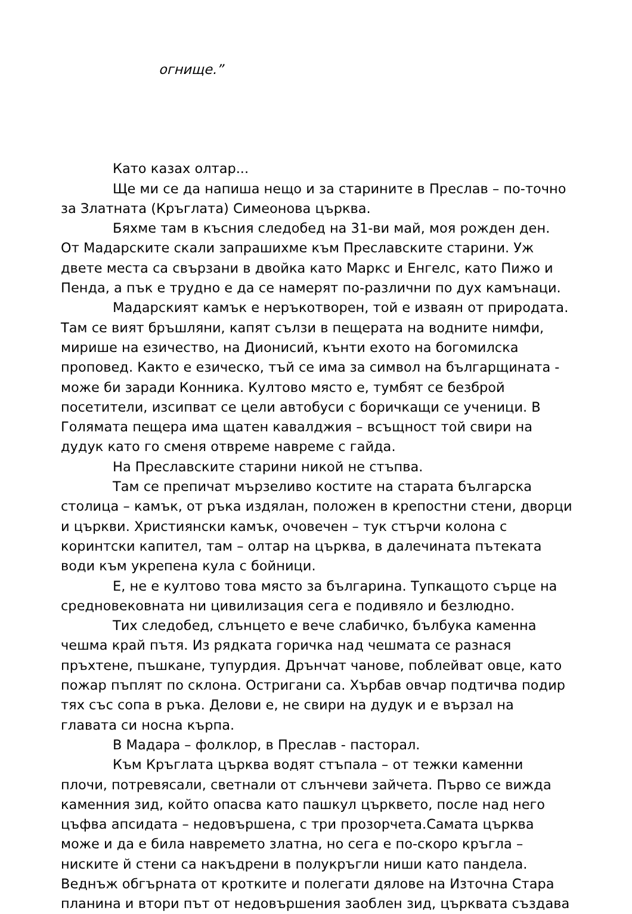огнище.”
Като казах олтар...
Ще ми се да напиша нещо и за старините в Преслав – по-точно за Златната (Кръглата) Симеонова църква.
Бяхме там в късния следобед на 31-ви май, моя рожден ден. От Мадарските скали запрашихме към Преславските старини. Уж двете места са свързани в двойка като Маркс и Енгелс, като Пижо и Пенда, а пък е трудно е да се намерят по-различни по дух камънаци.
Мадарският камък е неръкотворен, той е изваян от природата. Там се вият бръшляни, капят сълзи в пещерата на водните нимфи, мирише на езичество, на Дионисий, кънти ехото на богомилска проповед. Както е езическо, тъй се има за символ на българщината - може би заради Конника. Култово място е, тумбят се безброй посетители, изсипват се цели автобуси с боричкащи се ученици. В Голямата пещера има щатен кавалджия – всъщност той свири на дудук като го сменя отвреме навреме с гайда.
На Преславските старини никой не стъпва.
Там се препичат мързеливо костите на старата българска столица – камък, от ръка издялан, положен в крепостни стени, дворци и църкви. Християнски камък, очовечен – тук стърчи колона с коринтски капител, там – олтар на църква, в далечината пътеката води към укрепена кула с бойници.
Е, не е култово това място за българина. Тупкащото сърце на средновековната ни цивилизация сега е подивяло и безлюдно.
Тих следобед, слънцето е вече слабичко, бълбука каменна чешма край пътя. Из рядката горичка над чешмата се разнася пръхтене, пъшкане, тупурдия. Дрънчат чанове, поблейват овце, като пожар пъплят по склона. Остригани са. Хърбав овчар подтичва подир тях със сопа в ръка. Делови е, не свири на дудук и е вързал на главата си носна кърпа.
В Мадара – фолклор, в Преслав - пасторал.
Към Кръглата църква водят стъпала – от тежки каменни плочи, потревясали, светнали от слънчеви зайчета. Първо се вижда каменния зид, който опасва като пашкул църквето, после над него цъфва апсидата – недовършена, с три прозорчета.Самата църква може и да е била навремето златна, но сега е по-скоро кръгла – ниските й стени са накъдрени в полукръгли ниши като пандела. Веднъж обгърната от кротките и полегати дялове на Източна Стара планина и втори път от недовършения заоблен зид, църквата създава